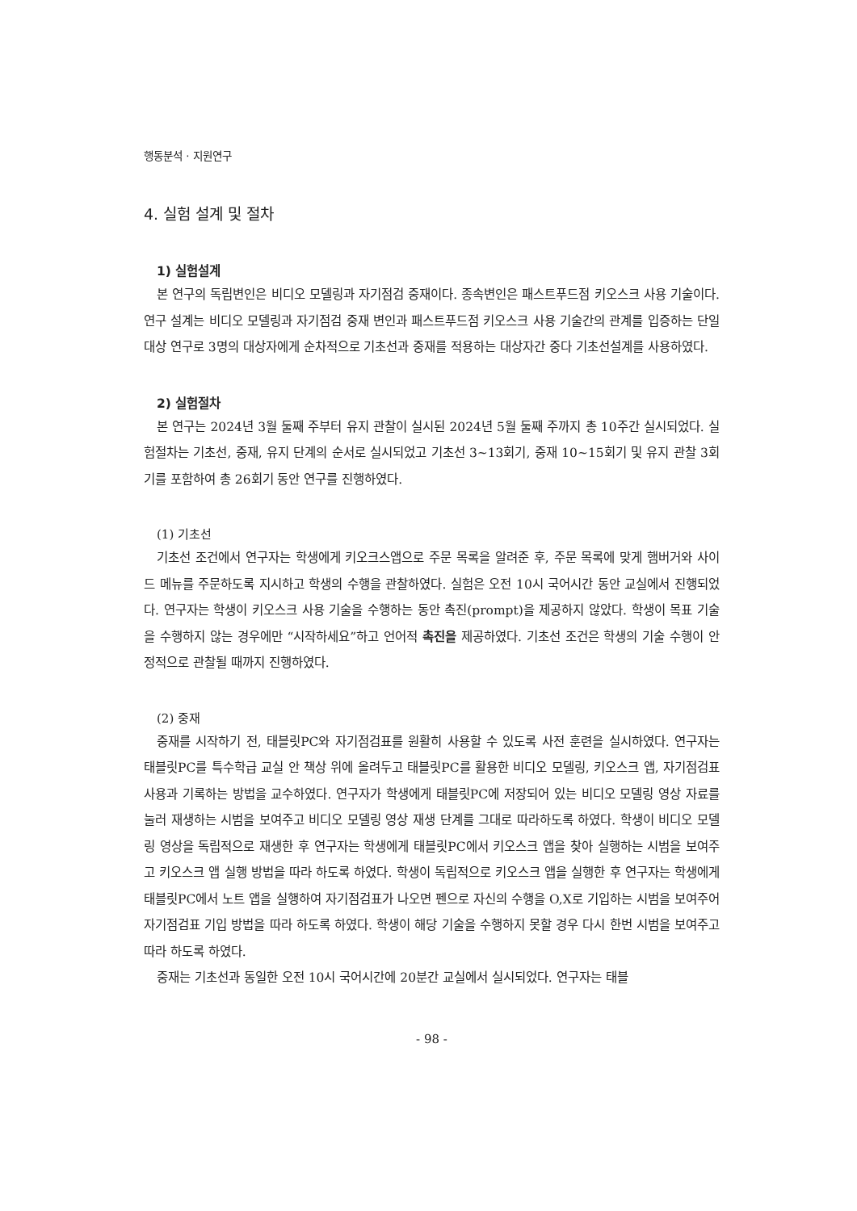행동분석 · 지원연구
4. 실험 설계 및 절차
1) 실험설계
본 연구의 독립변인은 비디오 모델링과 자기점검 중재이다. 종속변인은 패스트푸드점 키오스크 사용 기술이다. 연구 설계는 비디오 모델링과 자기점검 중재 변인과 패스트푸드점 키오스크 사용 기술간의 관계를 입증하는 단일대상 연구로 3명의 대상자에게 순차적으로 기초선과 중재를 적용하는 대상자간 중다 기초선설계를 사용하였다.
2) 실험절차
본 연구는 2024년 3월 둘째 주부터 유지 관찰이 실시된 2024년 5월 둘째 주까지 총 10주간 실시되었다. 실험절차는 기초선, 중재, 유지 단계의 순서로 실시되었고 기초선 3~13회기, 중재 10~15회기 및 유지 관찰 3회기를 포함하여 총 26회기 동안 연구를 진행하였다.
(1) 기초선
기초선 조건에서 연구자는 학생에게 키오크스앱으로 주문 목록을 알려준 후, 주문 목록에 맞게 햄버거와 사이드 메뉴를 주문하도록 지시하고 학생의 수행을 관찰하였다. 실험은 오전 10시 국어시간 동안 교실에서 진행되었다. 연구자는 학생이 키오스크 사용 기술을 수행하는 동안 촉진(prompt)을 제공하지 않았다. 학생이 목표 기술을 수행하지 않는 경우에만 “시작하세요”하고 언어적 촉진을 제공하였다. 기초선 조건은 학생의 기술 수행이 안정적으로 관찰될 때까지 진행하였다.
(2) 중재
중재를 시작하기 전, 태블릿PC와 자기점검표를 원활히 사용할 수 있도록 사전 훈련을 실시하였다. 연구자는 태블릿PC를 특수학급 교실 안 책상 위에 올려두고 태블릿PC를 활용한 비디오 모델링, 키오스크 앱, 자기점검표 사용과 기록하는 방법을 교수하였다. 연구자가 학생에게 태블릿PC에 저장되어 있는 비디오 모델링 영상 자료를 눌러 재생하는 시범을 보여주고 비디오 모델링 영상 재생 단계를 그대로 따라하도록 하였다. 학생이 비디오 모델링 영상을 독립적으로 재생한 후 연구자는 학생에게 태블릿PC에서 키오스크 앱을 찾아 실행하는 시범을 보여주고 키오스크 앱 실행 방법을 따라 하도록 하였다. 학생이 독립적으로 키오스크 앱을 실행한 후 연구자는 학생에게 태블릿PC에서 노트 앱을 실행하여 자기점검표가 나오면 펜으로 자신의 수행을 O,X로 기입하는 시범을 보여주어 자기점검표 기입 방법을 따라 하도록 하였다. 학생이 해당 기술을 수행하지 못할 경우 다시 한번 시범을 보여주고 따라 하도록 하였다.
중재는 기초선과 동일한 오전 10시 국어시간에 20분간 교실에서 실시되었다. 연구자는 태블
- 98 -